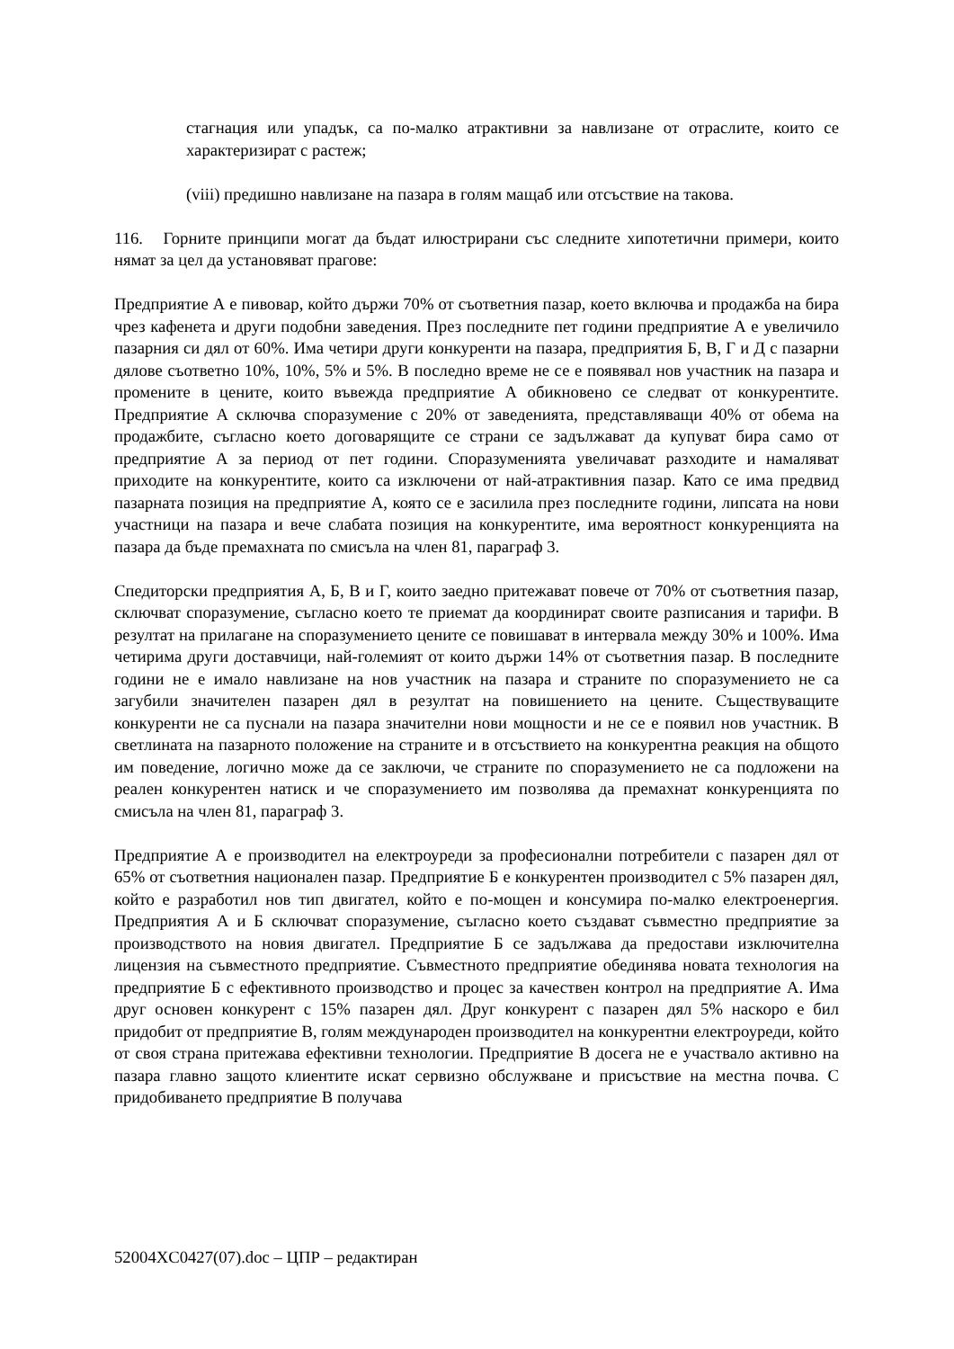стагнация или упадък, са по-малко атрактивни за навлизане от отраслите, които се характеризират с растеж;
(viii) предишно навлизане на пазара в голям мащаб или отсъствие на такова.
116. Горните принципи могат да бъдат илюстрирани със следните хипотетични примери, които нямат за цел да установяват прагове:
Предприятие А е пивовар, който държи 70% от съответния пазар, което включва и продажба на бира чрез кафенета и други подобни заведения. През последните пет години предприятие А е увеличило пазарния си дял от 60%. Има четири други конкуренти на пазара, предприятия Б, В, Г и Д с пазарни дялове съответно 10%, 10%, 5% и 5%. В последно време не се е появявал нов участник на пазара и промените в цените, които въвежда предприятие А обикновено се следват от конкурентите. Предприятие А сключва споразумение с 20% от заведенията, представляващи 40% от обема на продажбите, съгласно което договарящите се страни се задължават да купуват бира само от предприятие А за период от пет години. Споразуменията увеличават разходите и намаляват приходите на конкурентите, които са изключени от най-атрактивния пазар. Като се има предвид пазарната позиция на предприятие А, която се е засилила през последните години, липсата на нови участници на пазара и вече слабата позиция на конкурентите, има вероятност конкуренцията на пазара да бъде премахната по смисъла на член 81, параграф 3.
Спедиторски предприятия А, Б, В и Г, които заедно притежават повече от 70% от съответния пазар, сключват споразумение, съгласно което те приемат да координират своите разписания и тарифи. В резултат на прилагане на споразумението цените се повишават в интервала между 30% и 100%. Има четирима други доставчици, най-големият от които държи 14% от съответния пазар. В последните години не е имало навлизане на нов участник на пазара и страните по споразумението не са загубили значителен пазарен дял в резултат на повишението на цените. Съществуващите конкуренти не са пуснали на пазара значителни нови мощности и не се е появил нов участник. В светлината на пазарното положение на страните и в отсъствието на конкурентна реакция на общото им поведение, логично може да се заключи, че страните по споразумението не са подложени на реален конкурентен натиск и че споразумението им позволява да премахнат конкуренцията по смисъла на член 81, параграф 3.
Предприятие А е производител на електроуреди за професионални потребители с пазарен дял от 65% от съответния национален пазар. Предприятие Б е конкурентен производител с 5% пазарен дял, който е разработил нов тип двигател, който е по-мощен и консумира по-малко електроенергия. Предприятия А и Б сключват споразумение, съгласно което създават съвместно предприятие за производството на новия двигател. Предприятие Б се задължава да предостави изключителна лицензия на съвместното предприятие. Съвместното предприятие обединява новата технология на предприятие Б с ефективното производство и процес за качествен контрол на предприятие А. Има друг основен конкурент с 15% пазарен дял. Друг конкурент с пазарен дял 5% наскоро е бил придобит от предприятие В, голям международен производител на конкурентни електроуреди, който от своя страна притежава ефективни технологии. Предприятие В досега не е участвало активно на пазара главно защото клиентите искат сервизно обслужване и присъствие на местна почва. С придобиването предприятие В получава
52004XC0427(07).doc – ЦПР – редактиран